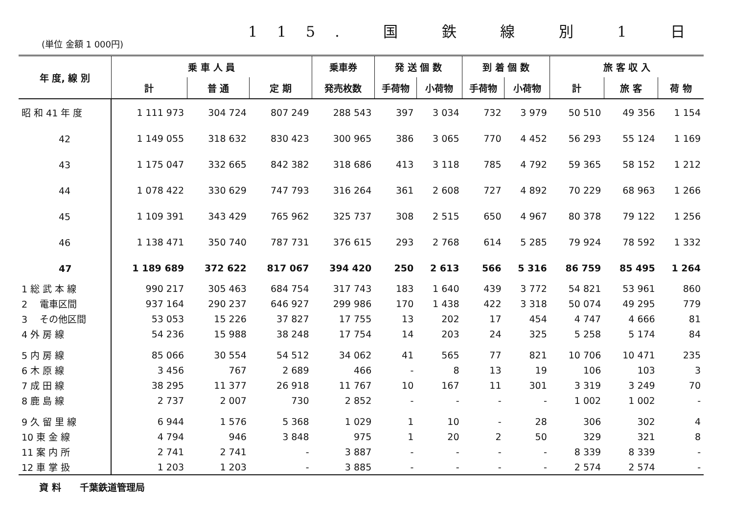115. 国 鉄 線 別 1 日
(単位 金額 1 000円)
| 年 度, 線 別 | 乗 車 人 員 | | | 乗車券 | 発 送 個 数 | | 到 着 個 数 | | 旅 客 収 入 | | |
| --- | --- | --- | --- | --- | --- | --- | --- | --- | --- | --- | --- |
| | 計 | 普 通 | 定 期 | 発売枚数 | 手荷物 | 小荷物 | 手荷物 | 小荷物 | 計 | 旅 客 | 荷 物 |
| 昭 和 41 年 度 | 1 111 973 | 304 724 | 807 249 | 288 543 | 397 | 3 034 | 732 | 3 979 | 50 510 | 49 356 | 1 154 |
| 42 | 1 149 055 | 318 632 | 830 423 | 300 965 | 386 | 3 065 | 770 | 4 452 | 56 293 | 55 124 | 1 169 |
| 43 | 1 175 047 | 332 665 | 842 382 | 318 686 | 413 | 3 118 | 785 | 4 792 | 59 365 | 58 152 | 1 212 |
| 44 | 1 078 422 | 330 629 | 747 793 | 316 264 | 361 | 2 608 | 727 | 4 892 | 70 229 | 68 963 | 1 266 |
| 45 | 1 109 391 | 343 429 | 765 962 | 325 737 | 308 | 2 515 | 650 | 4 967 | 80 378 | 79 122 | 1 256 |
| 46 | 1 138 471 | 350 740 | 787 731 | 376 615 | 293 | 2 768 | 614 | 5 285 | 79 924 | 78 592 | 1 332 |
| 47 | 1 189 689 | 372 622 | 817 067 | 394 420 | 250 | 2 613 | 566 | 5 316 | 86 759 | 85 495 | 1 264 |
| 1 総 武 本 線 | 990 217 | 305 463 | 684 754 | 317 743 | 183 | 1 640 | 439 | 3 772 | 54 821 | 53 961 | 860 |
| 2 電車区間 | 937 164 | 290 237 | 646 927 | 299 986 | 170 | 1 438 | 422 | 3 318 | 50 074 | 49 295 | 779 |
| 3 その他区間 | 53 053 | 15 226 | 37 827 | 17 755 | 13 | 202 | 17 | 454 | 4 747 | 4 666 | 81 |
| 4 外 房 線 | 54 236 | 15 988 | 38 248 | 17 754 | 14 | 203 | 24 | 325 | 5 258 | 5 174 | 84 |
| 5 内 房 線 | 85 066 | 30 554 | 54 512 | 34 062 | 41 | 565 | 77 | 821 | 10 706 | 10 471 | 235 |
| 6 木 原 線 | 3 456 | 767 | 2 689 | 466 | - | 8 | 13 | 19 | 106 | 103 | 3 |
| 7 成 田 線 | 38 295 | 11 377 | 26 918 | 11 767 | 10 | 167 | 11 | 301 | 3 319 | 3 249 | 70 |
| 8 鹿 島 線 | 2 737 | 2 007 | 730 | 2 852 | - | - | - | - | 1 002 | 1 002 | - |
| 9 久 留 里 線 | 6 944 | 1 576 | 5 368 | 1 029 | 1 | 10 | - | 28 | 306 | 302 | 4 |
| 10 東 金 線 | 4 794 | 946 | 3 848 | 975 | 1 | 20 | 2 | 50 | 329 | 321 | 8 |
| 11 案 内 所 | 2 741 | 2 741 | - | 3 887 | - | - | - | - | 8 339 | 8 339 | - |
| 12 車 掌 扱 | 1 203 | 1 203 | - | 3 885 | - | - | - | - | 2 574 | 2 574 | - |
資 料　　千葉鉄道管理局